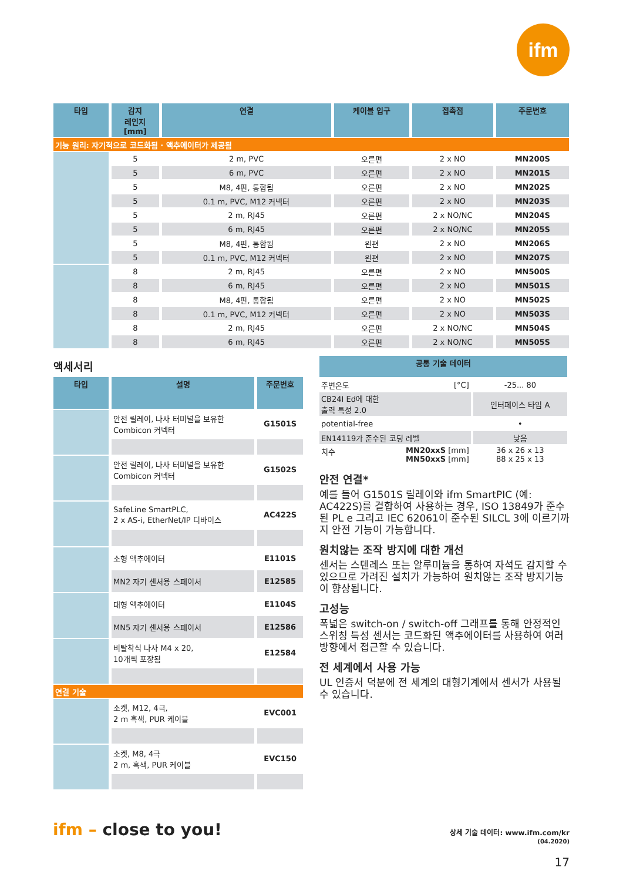ifm
| 타입 | 감지 레인지 [mm] | 연결 | 케이블 입구 | 접촉점 | 주문번호 |
| --- | --- | --- | --- | --- | --- |
| 기능 원리: 자기적으로 코드화됨 · 액추에이터가 제공됨 | | | | | |
| | 5 | 2 m, PVC | 오른편 | 2 x NO | MN200S |
| | 5 | 6 m, PVC | 오른편 | 2 x NO | MN201S |
| | 5 | M8, 4핀, 통합됨 | 오른편 | 2 x NO | MN202S |
| | 5 | 0.1 m, PVC, M12 커넥터 | 오른편 | 2 x NO | MN203S |
| | 5 | 2 m, RJ45 | 오른편 | 2 x NO/NC | MN204S |
| | 5 | 6 m, RJ45 | 오른편 | 2 x NO/NC | MN205S |
| | 5 | M8, 4핀, 통합됨 | 왼편 | 2 x NO | MN206S |
| | 5 | 0.1 m, PVC, M12 커넥터 | 왼편 | 2 x NO | MN207S |
| | 8 | 2 m, RJ45 | 오른편 | 2 x NO | MN500S |
| | 8 | 6 m, RJ45 | 오른편 | 2 x NO | MN501S |
| | 8 | M8, 4핀, 통합됨 | 오른편 | 2 x NO | MN502S |
| | 8 | 0.1 m, PVC, M12 커넥터 | 오른편 | 2 x NO | MN503S |
| | 8 | 2 m, RJ45 | 오른편 | 2 x NO/NC | MN504S |
| | 8 | 6 m, RJ45 | 오른편 | 2 x NO/NC | MN505S |
액세서리
| 타입 | 설명 | 주문번호 |
| --- | --- | --- |
| | 안전 릴레이, 나사 터미널을 보유한 Combicon 커넥터 | G1501S |
| | 안전 릴레이, 나사 터미널을 보유한 Combicon 커넥터 | G1502S |
| | SafeLine SmartPLC, 2 x AS-i, EtherNet/IP 디바이스 | AC422S |
| | 소형 액추에이터 | E1101S |
| | MN2 자기 센서용 스페이서 | E12585 |
| | 대형 액추에이터 | E1104S |
| | MN5 자기 센서용 스페이서 | E12586 |
| | 비탈착식 나사 M4 x 20, 10개씩 포장됨 | E12584 |
| 연결 기술 | | |
| | 소켓, M12, 4극, 2 m 흑색, PUR 케이블 | EVC001 |
| | 소켓, M8, 4극 2 m, 흑색, PUR 케이블 | EVC150 |
| 공통 기술 데이터 | | |
| --- | --- | --- |
| 주변온도 | [°C] | -25... 80 |
| CB24I Ed에 대한 출력 특성 2.0 | | 인터페이스 타입 A |
| potential-free | | • |
| EN14119가 준수된 코딩 레벨 | | 낮음 |
| 치수 | MN20xxS [mm] MN50xxS [mm] | 36 x 26 x 13 88 x 25 x 13 |
안전 연결*
예를 들어 G1501S 릴레이와 ifm SmartPIC (예: AC422S)를 결합하여 사용하는 경우, ISO 13849가 준수된 PL e 그리고 IEC 62061이 준수된 SILCL 3에 이르기까지 안전 기능이 가능합니다.
원치않는 조작 방지에 대한 개선
센서는 스텐레스 또는 알루미늄을 통하여 자석도 감지할 수 있으므로 가려진 설치가 가능하여 원치않는 조작 방지기능이 향상됩니다.
고성능
폭넓은 switch-on / switch-off 그래프를 통해 안정적인 스위칭 특성 센서는 코드화된 액추에이터를 사용하여 여러 방향에서 접근할 수 있습니다.
전 세계에서 사용 가능
UL 인증서 덕분에 전 세계의 대형기계에서 센서가 사용될 수 있습니다.
ifm – close to you!
상세 기술 데이터: www.ifm.com/kr
(04.2020)
17